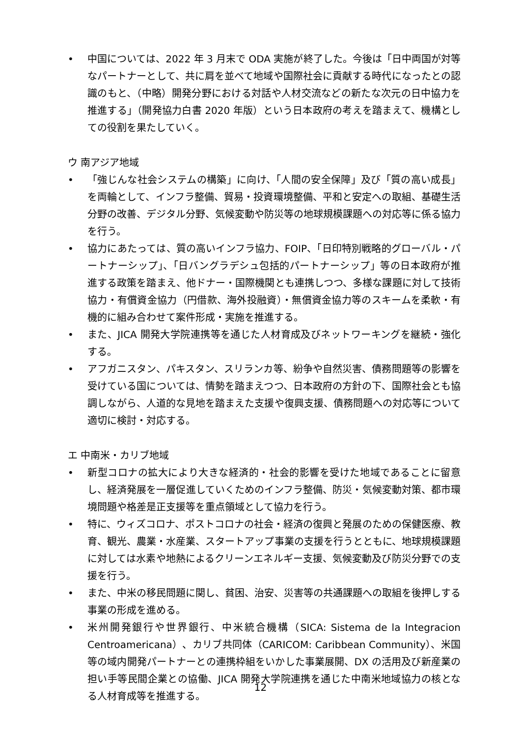• 中国については、2022 年 3 月末で ODA 実施が終了した。今後は「日中両国が対等なパートナーとして、共に肩を並べて地域や国際社会に貢献する時代になったとの認識のもと、（中略）開発分野における対話や人材交流などの新たな次元の日中協力を推進する」（開発協力白書 2020 年版）という日本政府の考えを踏まえて、機構としての役割を果たしていく。
ウ 南アジア地域
• 「強じんな社会システムの構築」に向け、「人間の安全保障」及び「質の高い成長」を両輪として、インフラ整備、貿易・投資環境整備、平和と安定への取組、基礎生活分野の改善、デジタル分野、気候変動や防災等の地球規模課題への対応等に係る協力を行う。
• 協力にあたっては、質の高いインフラ協力、FOIP、「日印特別戦略的グローバル・パートナーシップ」、「日バングラデシュ包括的パートナーシップ」等の日本政府が推進する政策を踏まえ、他ドナー・国際機関とも連携しつつ、多様な課題に対して技術協力・有償資金協力（円借款、海外投融資）・無償資金協力等のスキームを柔軟・有機的に組み合わせて案件形成・実施を推進する。
• また、JICA 開発大学院連携等を通じた人材育成及びネットワーキングを継続・強化する。
• アフガニスタン、パキスタン、スリランカ等、紛争や自然災害、債務問題等の影響を受けている国については、情勢を踏まえつつ、日本政府の方針の下、国際社会とも協調しながら、人道的な見地を踏まえた支援や復興支援、債務問題への対応等について適切に検討・対応する。
エ 中南米・カリブ地域
• 新型コロナの拡大により大きな経済的・社会的影響を受けた地域であることに留意し、経済発展を一層促進していくためのインフラ整備、防災・気候変動対策、都市環境問題や格差是正支援等を重点領域として協力を行う。
• 特に、ウィズコロナ、ポストコロナの社会・経済の復興と発展のための保健医療、教育、観光、農業・水産業、スタートアップ事業の支援を行うとともに、地球規模課題に対しては水素や地熱によるクリーンエネルギー支援、気候変動及び防災分野での支援を行う。
• また、中米の移民問題に関し、貧困、治安、災害等の共通課題への取組を後押しする事業の形成を進める。
• 米州開発銀行や世界銀行、中米統合機構（SICA: Sistema de la Integracion Centroamericana）、カリブ共同体（CARICOM: Caribbean Community）、米国等の域内開発パートナーとの連携枠組をいかした事業展開、DX の活用及び新産業の担い手等民間企業との協働、JICA 開発大学院連携を通じた中南米地域協力の核となる人材育成等を推進する。
12